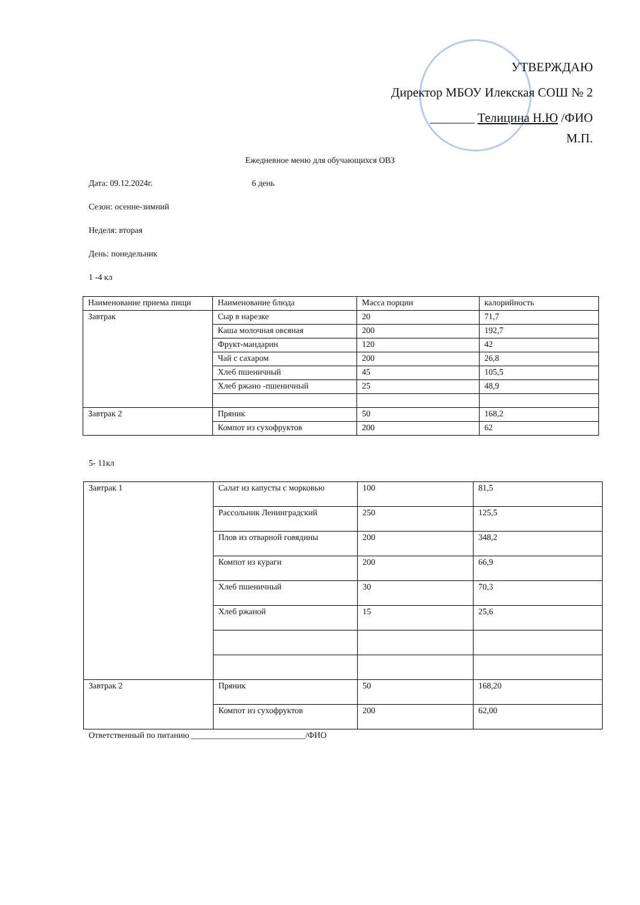УТВЕРЖДАЮ
Директор МБОУ Илекская СОШ № 2
_______ Телицина Н.Ю /ФИО
М.П.
Ежедневное меню для обучающихся ОВЗ
Дата: 09.12.2024г. 6 день
Сезон: осенне-зимний
Неделя: вторая
День: понедельник
1 -4 кл
| Наименование приема пищи | Наименование блюда | Масса порции | калорийность |
| Завтрак | Сыр в нарезке | 20 | 71,7 |
| | Каша молочная овсяная | 200 | 192,7 |
| | Фрукт-мандарин | 120 | 42 |
| | Чай с сахаром | 200 | 26,8 |
| | Хлеб пшеничный | 45 | 105,5 |
| | Хлеб ржано -пшеничный | 25 | 48,9 |
| Завтрак 2 | Пряник | 50 | 168,2 |
| | Компот из сухофруктов | 200 | 62 |
5- 11кл
| Завтрак 1 | Салат из капусты с морковью | 100 | 81,5 |
| | Рассольник Ленинградский | 250 | 125,5 |
| | Плов из отварной говядины | 200 | 348,2 |
| | Компот из кураги | 200 | 66,9 |
| | Хлеб пшеничный | 30 | 70,3 |
| | Хлеб ржаной | 15 | 25,6 |
| Завтрак 2 | Пряник | 50 | 168,20 |
| | Компот из сухофруктов | 200 | 62,00 |
Ответственный по питанию ___________________________/ФИО